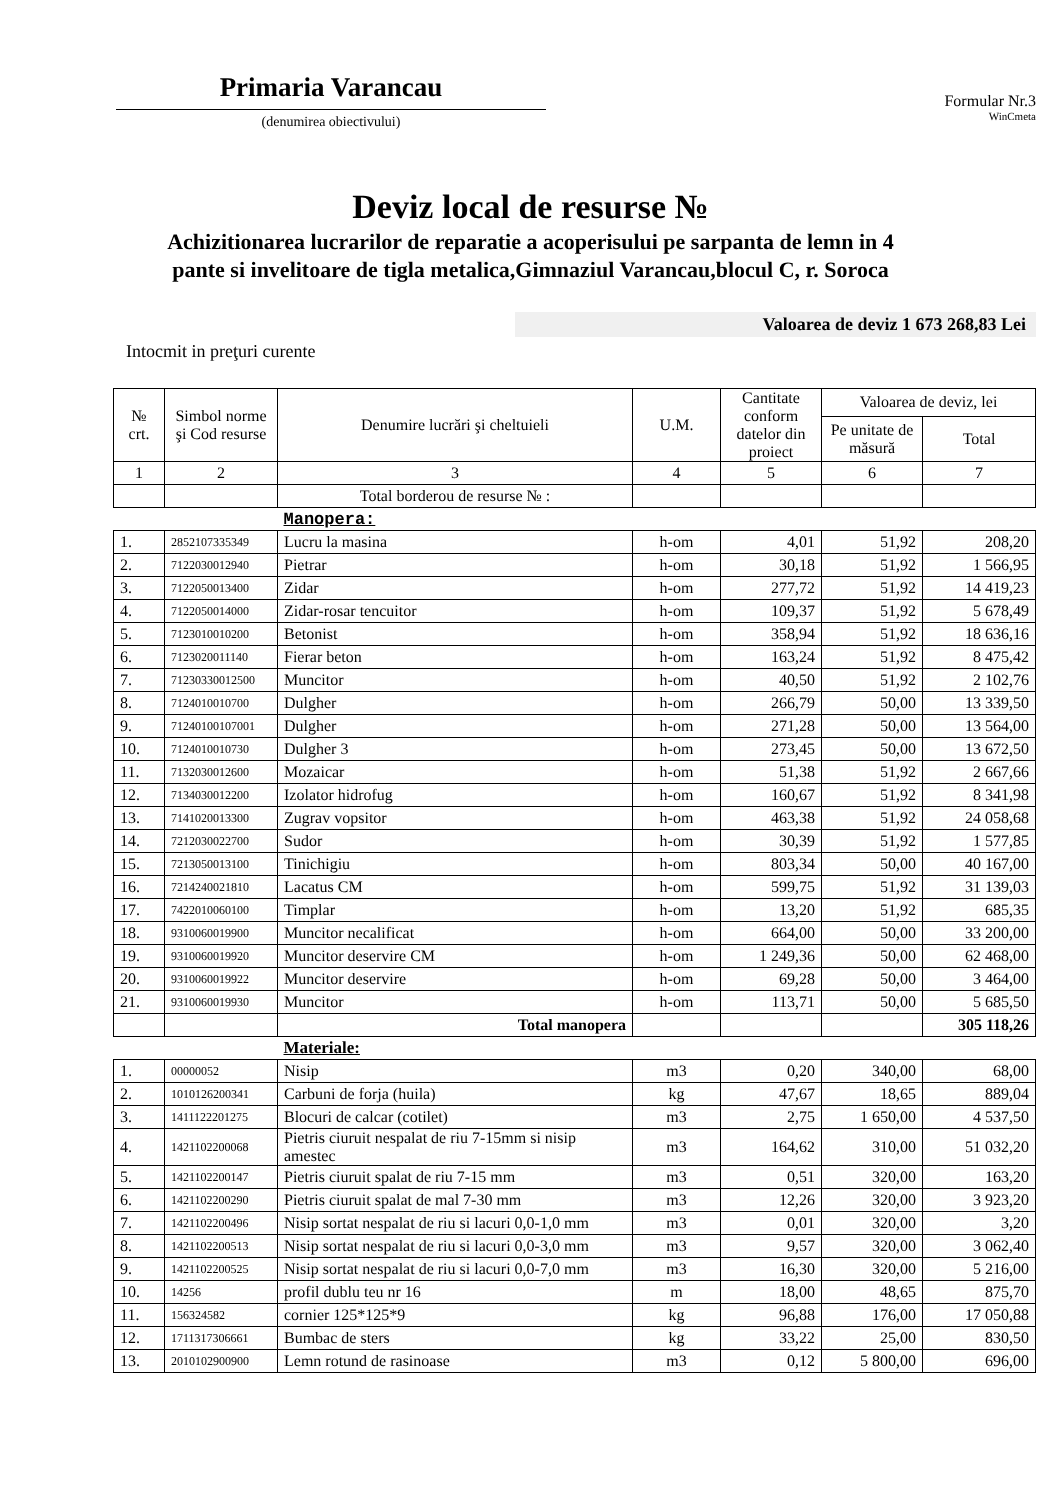Primaria Varancau
(denumirea obiectivului)
Formular Nr.3
WinCmeta
Deviz local de resurse №
Achizitionarea lucrarilor de reparatie a acoperisului pe sarpanta de lemn in 4
pante si invelitoare de tigla metalica,Gimnaziul Varancau,blocul C, r. Soroca
Valoarea de deviz 1 673 268,83 Lei
Intocmit in preţuri curente
| № crt. | Simbol norme şi Cod resurse | Denumire lucrări şi cheltuieli | U.M. | Cantitate conform datelor din proiect | Valoarea de deviz, lei | |
| --- | --- | --- | --- | --- | --- | --- |
| | | | | | Pe unitate de măsură | Total |
| 1 | 2 | 3 | 4 | 5 | 6 | 7 |
| | | Total borderou de resurse № : | | | | |
| | | Manopera: | | | | |
| 1. | 2852107335349 | Lucru la masina | h-om | 4,01 | 51,92 | 208,20 |
| 2. | 7122030012940 | Pietrar | h-om | 30,18 | 51,92 | 1 566,95 |
| 3. | 7122050013400 | Zidar | h-om | 277,72 | 51,92 | 14 419,23 |
| 4. | 7122050014000 | Zidar-rosar tencuitor | h-om | 109,37 | 51,92 | 5 678,49 |
| 5. | 7123010010200 | Betonist | h-om | 358,94 | 51,92 | 18 636,16 |
| 6. | 7123020011140 | Fierar beton | h-om | 163,24 | 51,92 | 8 475,42 |
| 7. | 71230330012500 | Muncitor | h-om | 40,50 | 51,92 | 2 102,76 |
| 8. | 7124010010700 | Dulgher | h-om | 266,79 | 50,00 | 13 339,50 |
| 9. | 71240100107001 | Dulgher | h-om | 271,28 | 50,00 | 13 564,00 |
| 10. | 7124010010730 | Dulgher 3 | h-om | 273,45 | 50,00 | 13 672,50 |
| 11. | 7132030012600 | Mozaicar | h-om | 51,38 | 51,92 | 2 667,66 |
| 12. | 7134030012200 | Izolator hidrofug | h-om | 160,67 | 51,92 | 8 341,98 |
| 13. | 7141020013300 | Zugrav vopsitor | h-om | 463,38 | 51,92 | 24 058,68 |
| 14. | 7212030022700 | Sudor | h-om | 30,39 | 51,92 | 1 577,85 |
| 15. | 7213050013100 | Tinichigiu | h-om | 803,34 | 50,00 | 40 167,00 |
| 16. | 7214240021810 | Lacatus CM | h-om | 599,75 | 51,92 | 31 139,03 |
| 17. | 7422010060100 | Timplar | h-om | 13,20 | 51,92 | 685,35 |
| 18. | 9310060019900 | Muncitor necalificat | h-om | 664,00 | 50,00 | 33 200,00 |
| 19. | 9310060019920 | Muncitor deservire CM | h-om | 1 249,36 | 50,00 | 62 468,00 |
| 20. | 9310060019922 | Muncitor deservire | h-om | 69,28 | 50,00 | 3 464,00 |
| 21. | 9310060019930 | Muncitor | h-om | 113,71 | 50,00 | 5 685,50 |
| | | Total manopera | | | | 305 118,26 |
| | | Materiale: | | | | |
| 1. | 00000052 | Nisip | m3 | 0,20 | 340,00 | 68,00 |
| 2. | 1010126200341 | Carbuni de forja (huila) | kg | 47,67 | 18,65 | 889,04 |
| 3. | 1411122201275 | Blocuri de calcar (cotilet) | m3 | 2,75 | 1 650,00 | 4 537,50 |
| 4. | 1421102200068 | Pietris ciuruit nespalat de riu 7-15mm si nisip amestec | m3 | 164,62 | 310,00 | 51 032,20 |
| 5. | 1421102200147 | Pietris ciuruit spalat de riu 7-15 mm | m3 | 0,51 | 320,00 | 163,20 |
| 6. | 1421102200290 | Pietris ciuruit spalat de mal 7-30 mm | m3 | 12,26 | 320,00 | 3 923,20 |
| 7. | 1421102200496 | Nisip sortat nespalat de riu si lacuri 0,0-1,0 mm | m3 | 0,01 | 320,00 | 3,20 |
| 8. | 1421102200513 | Nisip sortat nespalat de riu si lacuri 0,0-3,0 mm | m3 | 9,57 | 320,00 | 3 062,40 |
| 9. | 1421102200525 | Nisip sortat nespalat de riu si lacuri 0,0-7,0 mm | m3 | 16,30 | 320,00 | 5 216,00 |
| 10. | 14256 | profil dublu teu nr 16 | m | 18,00 | 48,65 | 875,70 |
| 11. | 156324582 | cornier 125*125*9 | kg | 96,88 | 176,00 | 17 050,88 |
| 12. | 1711317306661 | Bumbac de sters | kg | 33,22 | 25,00 | 830,50 |
| 13. | 2010102900900 | Lemn rotund de rasinoase | m3 | 0,12 | 5 800,00 | 696,00 |